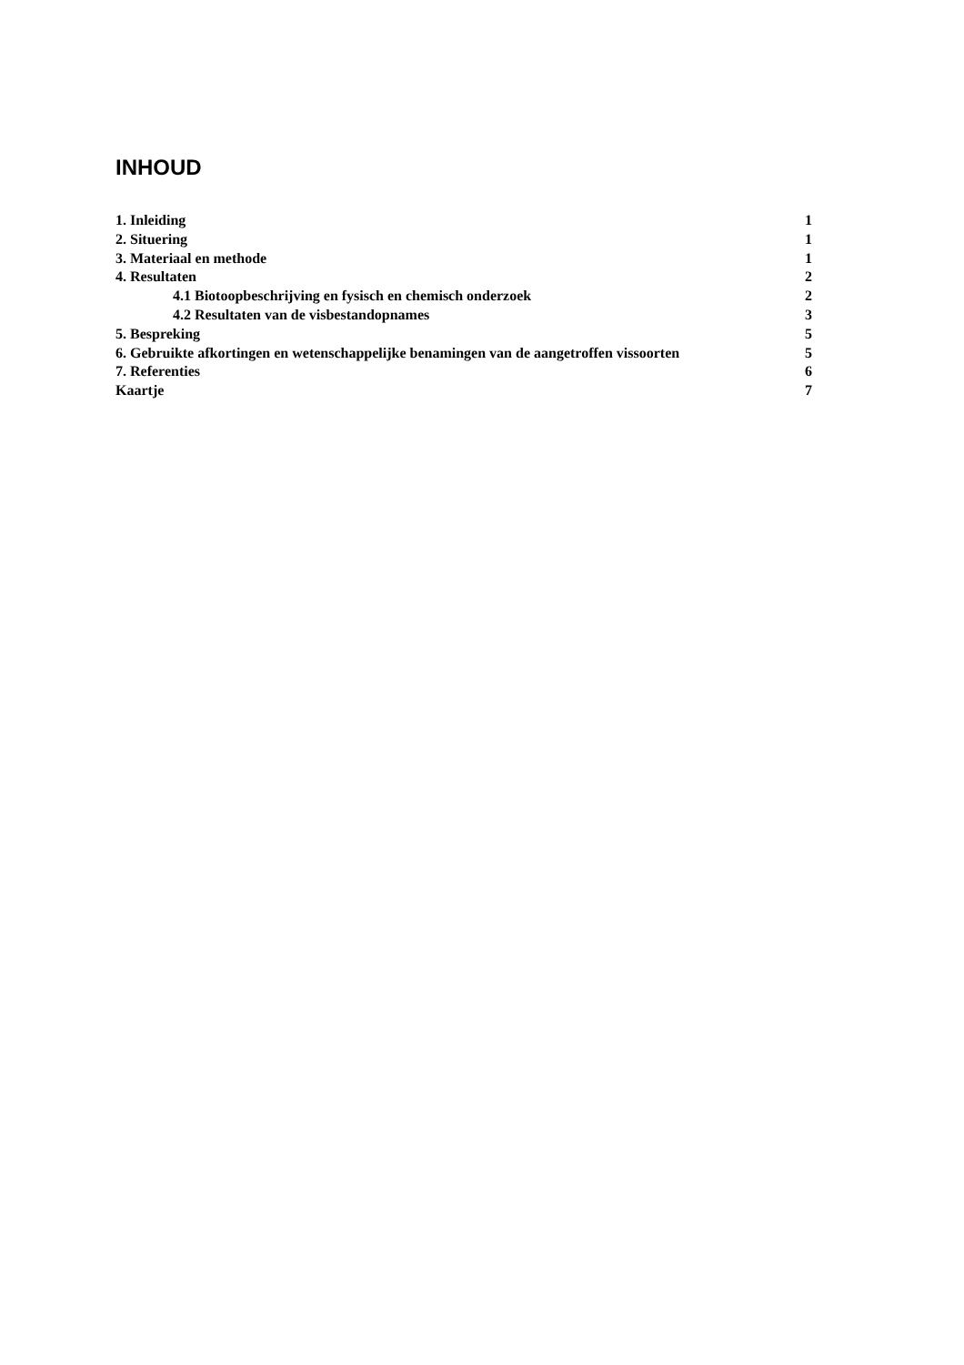INHOUD
| 1. Inleiding | 1 |
| 2. Situering | 1 |
| 3. Materiaal en methode | 1 |
| 4. Resultaten | 2 |
| 4.1 Biotoopbeschrijving en fysisch en chemisch onderzoek | 2 |
| 4.2 Resultaten van de visbestandopnames | 3 |
| 5. Bespreking | 5 |
| 6. Gebruikte afkortingen en wetenschappelijke benamingen van de aangetroffen vissoorten | 5 |
| 7. Referenties | 6 |
| Kaartje | 7 |